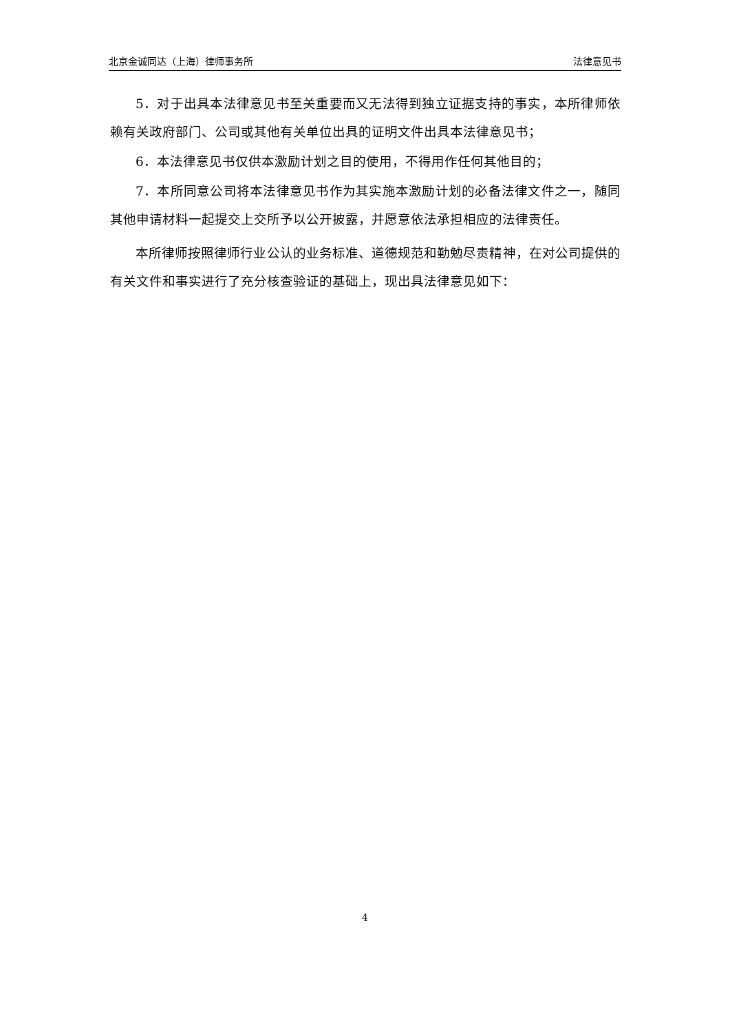北京金诚同达（上海）律师事务所 法律意见书
5．对于出具本法律意见书至关重要而又无法得到独立证据支持的事实，本所律师依赖有关政府部门、公司或其他有关单位出具的证明文件出具本法律意见书；
6．本法律意见书仅供本激励计划之目的使用，不得用作任何其他目的；
7．本所同意公司将本法律意见书作为其实施本激励计划的必备法律文件之一，随同其他申请材料一起提交上交所予以公开披露，并愿意依法承担相应的法律责任。
本所律师按照律师行业公认的业务标准、道德规范和勤勉尽责精神，在对公司提供的有关文件和事实进行了充分核查验证的基础上，现出具法律意见如下：
4